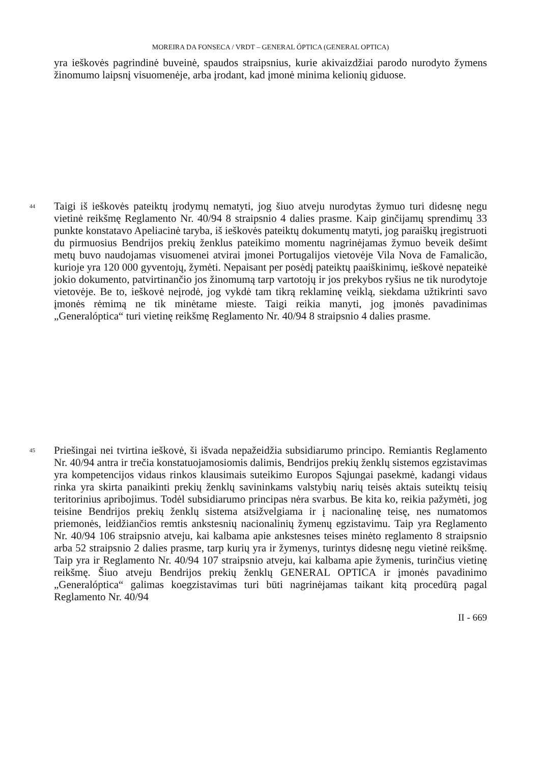MOREIRA DA FONSECA / VRDT – GENERAL ÓPTICA (GENERAL OPTICA)
yra ieškovės pagrindinė buveinė, spaudos straipsnius, kurie akivaizdžiai parodo nurodyto žymens žinomumo laipsnį visuomenėje, arba įrodant, kad įmonė minima kelionių giduose.
44
Taigi iš ieškovės pateiktų įrodymų nematyti, jog šiuo atveju nurodytas žymuo turi didesnę negu vietinė reikšmę Reglamento Nr. 40/94 8 straipsnio 4 dalies prasme. Kaip ginčijamų sprendimų 33 punkte konstatavo Apeliacinė taryba, iš ieškovės pateiktų dokumentų matyti, jog paraiškų įregistruoti du pirmuosius Bendrijos prekių ženklus pateikimo momentu nagrinėjamas žymuo beveik dešimt metų buvo naudojamas visuomenei atvirai įmonei Portugalijos vietovėje Vila Nova de Famalicão, kurioje yra 120 000 gyventojų, žymėti. Nepaisant per posėdį pateiktų paaiškinimų, ieškovė nepateikė jokio dokumento, patvirtinančio jos žinomumą tarp vartotojų ir jos prekybos ryšius ne tik nurodytoje vietovėje. Be to, ieškovė neįrodė, jog vykdė tam tikrą reklaminę veiklą, siekdama užtikrinti savo įmonės rėmimą ne tik minėtame mieste. Taigi reikia manyti, jog įmonės pavadinimas „Generalóptica“ turi vietinę reikšmę Reglamento Nr. 40/94 8 straipsnio 4 dalies prasme.
45
Priešingai nei tvirtina ieškovė, ši išvada nepažeidžia subsidiarumo principo. Remiantis Reglamento Nr. 40/94 antra ir trečia konstatuojamosiomis dalimis, Bendrijos prekių ženklų sistemos egzistavimas yra kompetencijos vidaus rinkos klausimais suteikimo Europos Sąjungai pasekmė, kadangi vidaus rinka yra skirta panaikinti prekių ženklų savininkams valstybių narių teisės aktais suteiktų teisių teritorinius apribojimus. Todėl subsidiarumo principas nėra svarbus. Be kita ko, reikia pažymėti, jog teisine Bendrijos prekių ženklų sistema atsižvelgiama ir į nacionalinę teisę, nes numatomos priemonės, leidžiančios remtis ankstesnių nacionalinių žymenų egzistavimu. Taip yra Reglamento Nr. 40/94 106 straipsnio atveju, kai kalbama apie ankstesnes teises minėto reglamento 8 straipsnio arba 52 straipsnio 2 dalies prasme, tarp kurių yra ir žymenys, turintys didesnę negu vietinė reikšmę. Taip yra ir Reglamento Nr. 40/94 107 straipsnio atveju, kai kalbama apie žymenis, turinčius vietinę reikšmę. Šiuo atveju Bendrijos prekių ženklų GENERAL OPTICA ir įmonės pavadinimo „Generalóptica“ galimas koegzistavimas turi būti nagrinėjamas taikant kitą procedūrą pagal Reglamento Nr. 40/94
II - 669